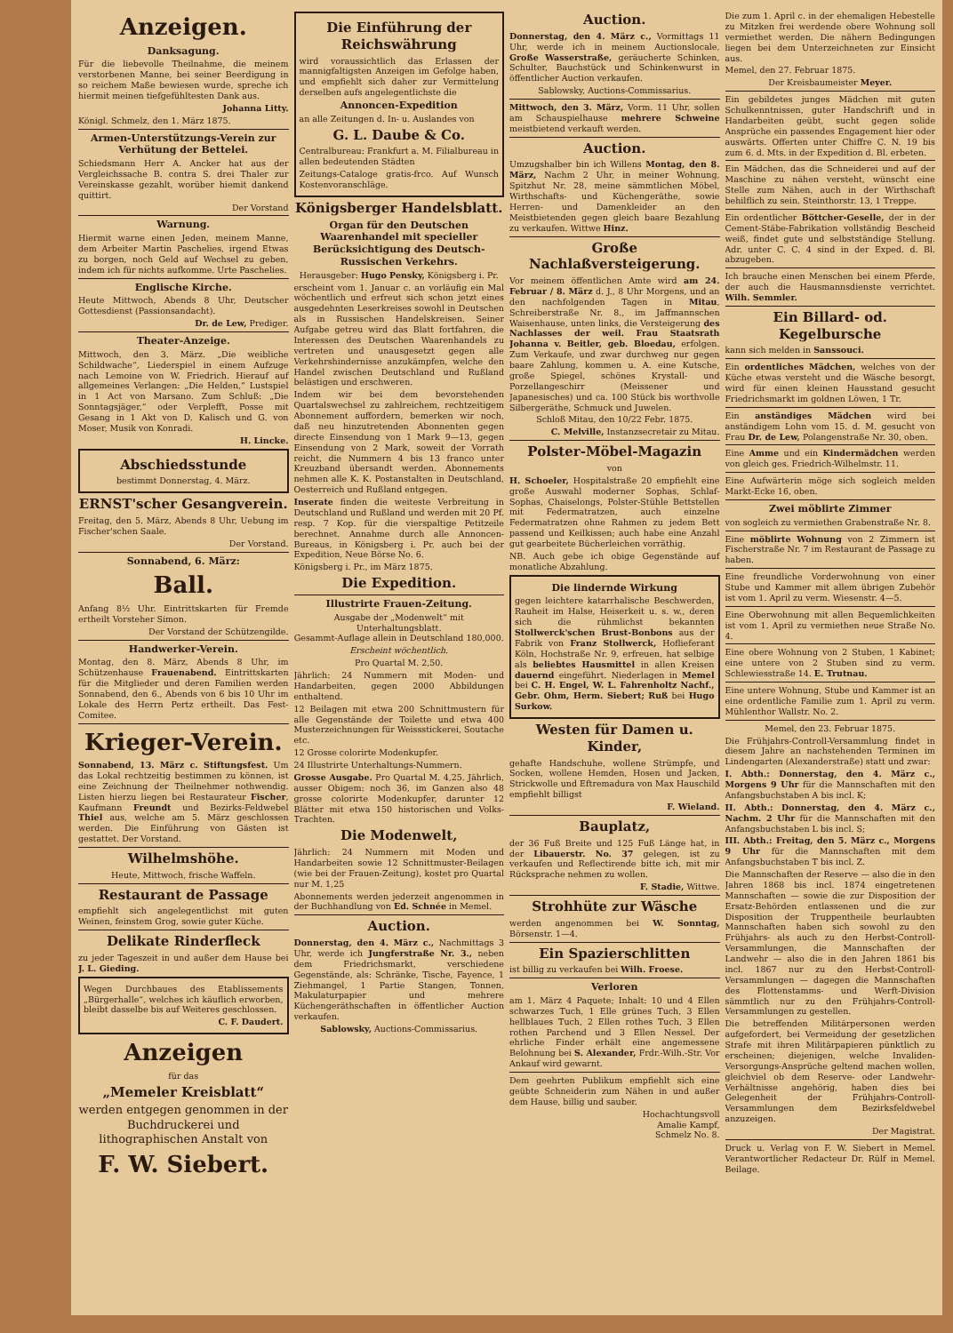Anzeigen.
Danksagung.
Für die liebevolle Theilnahme, die meinem verstorbenen Manne, bei seiner Beerdigung in so reichem Maße bewiesen wurde, spreche ich hiermit meinen tiefgefühltesten Dank aus.
Johanna Litty.
Königl. Schmelz, den 1. März 1875.
Armen-Unterstützungs-Verein zur Verhütung der Bettelei.
Schiedsmann Herr A. Ancker hat aus der Vergleichssache B. contra S. drei Thaler zur Vereinskasse gezahlt, worüber hiemit dankend quittirt.
Der Vorstand
Warnung.
Hiermit warne einen Jeden, meinem Manne, dem Arbeiter Martin Paschelies, irgend Etwas zu borgen, noch Geld auf Wechsel zu geben, indem ich für nichts aufkomme. Urte Paschelies.
Englische Kirche.
Heute Mittwoch, Abends 8 Uhr, Deutscher Gottesdienst (Passionsandacht).
Dr. de Lew, Prediger.
Theater-Anzeige.
Mittwoch, den 3. März. „Die weibliche Schildwache“, Liederspiel in einem Aufzuge nach Lemoine von W. Friedrich. Hierauf auf allgemeines Verlangen: „Die Helden,“ Lustspiel in 1 Act von Marsano. Zum Schluß: „Die Sonntagsjäger,“ oder Verplefft, Posse mit Gesang in 1 Akt von D. Kalisch und G. von Moser, Musik von Konradi.
H. Lincke.
Abschiedsstunde
bestimmt Donnerstag, 4. März.
ERNST'scher Gesangverein.
Freitag, den 5. März, Abends 8 Uhr, Uebung im Fischer'schen Saale.
Der Vorstand.
Sonnabend, 6. März:
Ball.
Anfang 8½ Uhr. Eintrittskarten für Fremde ertheilt Vorsteher Simon.
Der Vorstand der Schützengilde.
Handwerker-Verein.
Montag, den 8. März, Abends 8 Uhr, im Schützenhause Frauenabend. Eintrittskarten für die Mitglieder und deren Familien werden Sonnabend, den 6., Abends von 6 bis 10 Uhr im Lokale des Herrn Pertz ertheilt. Das Fest-Comitee.
Krieger-Verein.
Sonnabend, 13. März c. Stiftungsfest. Um das Lokal rechtzeitig bestimmen zu können, ist eine Zeichnung der Theilnehmer nothwendig. Listen hierzu liegen bei Restaurateur Fischer, Kaufmann Freundt und Bezirks-Feldwebel Thiel aus, welche am 5. März geschlossen werden. Die Einführung von Gästen ist gestattet. Der Vorstand.
Wilhelmshöhe.
Heute, Mittwoch, frische Waffeln.
Restaurant de Passage
empfiehlt sich angelegentlichst mit guten Weinen, feinstem Grog, sowie guter Küche.
Delikate Rinderfleck
zu jeder Tageszeit in und außer dem Hause bei J. L. Gieding.
Wegen Durchbaues des Etablissements „Bürgerhalle“, welches ich käuflich erworben, bleibt dasselbe bis auf Weiteres geschlossen.
C. F. Daudert.
Anzeigen
für das
„Memeler Kreisblatt“
werden entgegen genommen in der Buchdruckerei und lithographischen Anstalt von
F. W. Siebert.
Die Einführung der Reichswährung
wird voraussichtlich das Erlassen der mannigfaltigsten Anzeigen im Gefolge haben, und empfiehlt sich daher zur Vermittelung derselben aufs angelegentlichste die
Annoncen-Expedition
an alle Zeitungen d. In- u. Auslandes von
G. L. Daube & Co.
Centralbureau: Frankfurt a. M. Filialbureau in allen bedeutenden Städten
Zeitungs-Cataloge gratis-frco. Auf Wunsch Kostenvoranschläge.
Königsberger Handelsblatt.
Organ für den Deutschen Waarenhandel mit specieller Berücksichtigung des Deutsch-Russischen Verkehrs.
Herausgeber: Hugo Pensky, Königsberg i. Pr.
erscheint vom 1. Januar c. an vorläufig ein Mal wöchentlich und erfreut sich schon jetzt eines ausgedehnten Leserkreises sowohl in Deutschen als in Russischen Handelskreisen. Seiner Aufgabe getreu wird das Blatt fortfahren, die Interessen des Deutschen Waarenhandels zu vertreten und unausgesetzt gegen alle Verkehrshindernisse anzukämpfen, welche den Handel zwischen Deutschland und Rußland belästigen und erschweren.
Indem wir bei dem bevorstehenden Quartalswechsel zu zahlreichem, rechtzeitigem Abonnement auffordern, bemerken wir noch, daß neu hinzutretenden Abonnenten gegen directe Einsendung von 1 Mark 9—13, gegen Einsendung von 2 Mark, soweit der Vorrath reicht, die Nummern 4 bis 13 franco unter Kreuzband übersandt werden. Abonnements nehmen alle K. K. Postanstalten in Deutschland, Oesterreich und Rußland entgegen.
Inserate finden die weiteste Verbreitung in Deutschland und Rußland und werden mit 20 Pf. resp. 7 Kop. für die vierspaltige Petitzeile berechnet. Annahme durch alle Annoncen-Bureaus, in Königsberg i. Pr. auch bei der Expedition, Neue Börse No. 6.
Königsberg i. Pr., im März 1875.
Die Expedition.
Illustrirte Frauen-Zeitung.
Ausgabe der „Modenwelt“ mit Unterhaltungsblatt.
Gesammt-Auflage allein in Deutschland 180,000.
Erscheint wöchentlich.
Pro Quartal M. 2,50.
Jährlich: 24 Nummern mit Moden- und Handarbeiten, gegen 2000 Abbildungen enthaltend.
12 Beilagen mit etwa 200 Schnittmustern für alle Gegenstände der Toilette und etwa 400 Musterzeichnungen für Weissstickerei, Soutache etc.
12 Grosse colorirte Modenkupfer.
24 Illustrirte Unterhaltungs-Nummern.
Grosse Ausgabe. Pro Quartal M. 4,25. Jährlich, ausser Obigem: noch 36, im Ganzen also 48 grosse colorirte Modenkupfer, darunter 12 Blätter mit etwa 150 historischen und Volks-Trachten.
Die Modenwelt,
Jährlich: 24 Nummern mit Moden und Handarbeiten sowie 12 Schnittmuster-Beilagen (wie bei der Frauen-Zeitung), kostet pro Quartal nur M. 1,25
Abonnements werden jederzeit angenommen in der Buchhandlung von Ed. Schnée in Memel.
Auction.
Donnerstag, den 4. März c., Nachmittags 3 Uhr, werde ich Jungferstraße Nr. 3., neben dem Friedrichsmarkt, verschiedene Gegenstände, als: Schränke, Tische, Fayence, 1 Ziehmangel, 1 Partie Stangen, Tonnen, Makulaturpapier und mehrere Küchengeräthschaften in öffentlicher Auction verkaufen.
Sablowsky, Auctions-Commissarius.
Auction.
Donnerstag, den 4. März c., Vormittags 11 Uhr, werde ich in meinem Auctionslocale, Große Wasserstraße, geräucherte Schinken, Schulter, Bauchstück und Schinkenwurst in öffentlicher Auction verkaufen.
Sablowsky, Auctions-Commissarius.
Mittwoch, den 3. März, Vorm. 11 Uhr, sollen am Schauspielhause mehrere Schweine meistbietend verkauft werden.
Auction.
Umzugshalber bin ich Willens Montag, den 8. März, Nachm 2 Uhr, in meiner Wohnung, Spitzhut Nr. 28, meine sämmtlichen Möbel, Wirthschafts- und Küchengeräthe, sowie Herren- und Damenkleider an den Meistbietenden gegen gleich baare Bezahlung zu verkaufen. Wittwe Hinz.
Große Nachlaßversteigerung.
Vor meinem öffentlichen Amte wird am 24. Februar / 8. März d. J., 8 Uhr Morgens, und an den nachfolgenden Tagen in Mitau, Schreiberstraße Nr. 8., im Jaffmannschen Waisenhause, unten links, die Versteigerung des Nachlasses der weil. Frau Staatsrath Johanna v. Beitler, geb. Bloedau, erfolgen. Zum Verkaufe, und zwar durchweg nur gegen baare Zahlung, kommen u. A. eine Kutsche, große Spiegel, schönes Krystall- und Porzellangeschirr (Meissener und Japanesisches) und ca. 100 Stück bis worthvolle Silbergeräthe, Schmuck und Juwelen.
Schloß Mitau, den 10/22 Febr. 1875.
C. Melville, Instanzsecretair zu Mitau.
Polster-Möbel-Magazin
von
H. Schoeler, Hospitalstraße 20 empfiehlt eine große Auswahl moderner Sophas, Schlaf-Sophas, Chaiselongs, Polster-Stühle Bettstellen mit Federmatratzen, auch einzelne Federmatratzen ohne Rahmen zu jedem Bett passend und Keilkissen; auch habe eine Anzahl gut gearbeitete Bücherleichen vorräthig.
NB. Auch gebe ich obige Gegenstände auf monatliche Abzahlung.
Die lindernde Wirkung
gegen leichtere katarrhalische Beschwerden, Rauheit im Halse, Heiserkeit u. s. w., deren sich die rühmlichst bekannten Stollwerck'schen Brust-Bonbons aus der Fabrik von Franz Stollwerck, Hoflieferant Köln, Hochstraße Nr. 9, erfreuen, hat selbige als beliebtes Hausmittel in allen Kreisen dauernd eingeführt. Niederlagen in Memel bei C. H. Engel, W. L. Fahrenholtz Nachf., Gebr. Ohm, Herm. Siebert; Ruß bei Hugo Surkow.
Westen für Damen u. Kinder,
gehafte Handschuhe, wollene Strümpfe, und Socken, wollene Hemden, Hosen und Jacken, Strickwolle und Eftremadura von Max Hauschild empfiehlt billigst
F. Wieland.
Bauplatz,
der 36 Fuß Breite und 125 Fuß Länge hat, in der Libauerstr. No. 37 gelegen, ist zu verkaufen und Reflectirende bitte ich, mit mir Rücksprache nehmen zu wollen.
F. Stadie, Wittwe.
Strohhüte zur Wäsche
werden angenommen bei W. Sonntag, Börsenstr. 1—4.
Ein Spazierschlitten
ist billig zu verkaufen bei Wilh. Froese.
Verloren
am 1. März 4 Paquete; Inhalt: 10 und 4 Ellen schwarzes Tuch, 1 Elle grünes Tuch, 3 Ellen hellblaues Tuch, 2 Ellen rothes Tuch, 3 Ellen rothen Parchend und 3 Ellen Nessel. Der ehrliche Finder erhält eine angemessene Belohnung bei S. Alexander, Frdr.-Wilh.-Str. Vor Ankauf wird gewarnt.
Dem geehrten Publikum empfiehlt sich eine geübte Schneiderin zum Nähen in und außer dem Hause, billig und sauber.
Hochachtungsvoll
Amalie Kampf,
Schmelz No. 8.
Die zum 1. April c. in der ehemaligen Hebestelle zu Mitzken frei werdende obere Wohnung soll vermiethet werden. Die nähern Bedingungen liegen bei dem Unterzeichneten zur Einsicht aus.
Memel, den 27. Februar 1875.
Der Kreisbaumeister Meyer.
Ein gebildetes junges Mädchen mit guten Schulkenntnissen, guter Handschrift und in Handarbeiten geübt, sucht gegen solide Ansprüche ein passendes Engagement hier oder auswärts. Offerten unter Chiffre C. N. 19 bis zum 6. d. Mts. in der Expedition d. Bl. erbeten.
Ein Mädchen, das die Schneiderei und auf der Maschine zu nähen versteht, wünscht eine Stelle zum Nähen, auch in der Wirthschaft behilflich zu sein. Steinthorstr. 13, 1 Treppe.
Ein ordentlicher Böttcher-Geselle, der in der Cement-Stäbe-Fabrikation vollständig Bescheid weiß, findet gute und selbstständige Stellung. Adr. unter C. C. 4 sind in der Exped. d. Bl. abzugeben.
Ich brauche einen Menschen bei einem Pferde, der auch die Hausmannsdienste verrichtet. Wilh. Semmler.
Ein Billard- od. Kegelbursche
kann sich melden in Sanssouci.
Ein ordentliches Mädchen, welches von der Küche etwas versteht und die Wäsche besorgt, wird für einen kleinen Hausstand gesucht Friedrichsmarkt im goldnen Löwen, 1 Tr.
Ein anständiges Mädchen wird bei anständigem Lohn vom 15. d. M. gesucht von Frau Dr. de Lew, Polangenstraße Nr. 30, oben.
Eine Amme und ein Kindermädchen werden von gleich ges. Friedrich-Wilhelmstr. 11.
Eine Aufwärterin möge sich sogleich melden Markt-Ecke 16, oben.
Zwei möblirte Zimmer
von sogleich zu vermiethen Grabenstraße Nr. 8.
Eine möblirte Wohnung von 2 Zimmern ist Fischerstraße Nr. 7 im Restaurant de Passage zu haben.
Eine freundliche Vorderwohnung von einer Stube und Kammer mit allem übrigen Zubehör ist vom 1. April zu verm. Wiesenstr. 4—5.
Eine Oberwohnung mit allen Bequemlichkeiten ist vom 1. April zu vermiethen neue Straße No. 4.
Eine obere Wohnung von 2 Stuben, 1 Kabinet; eine untere von 2 Stuben sind zu verm. Schlewiesstraße 14. E. Trutnau.
Eine untere Wohnung, Stube und Kammer ist an eine ordentliche Familie zum 1. April zu verm. Mühlenthor Wallstr. No. 2.
Memel, den 23. Februar 1875.
Die Frühjahrs-Controll-Versammlung findet in diesem Jahre an nachstehenden Terminen im Lindengarten (Alexanderstraße) statt und zwar:
I. Abth.: Donnerstag, den 4. März c., Morgens 9 Uhr für die Mannschaften mit den Anfangsbuchstaben A bis incl. K;
II. Abth.: Donnerstag, den 4. März c., Nachm. 2 Uhr für die Mannschaften mit den Anfangsbuchstaben L bis incl. S;
III. Abth.: Freitag, den 5. März c., Morgens 9 Uhr für die Mannschaften mit dem Anfangsbuchstaben T bis incl. Z.
Die Mannschaften der Reserve — also die in den Jahren 1868 bis incl. 1874 eingetretenen Mannschaften — sowie die zur Disposition der Ersatz-Behörden entlassenen und die zur Disposition der Truppentheile beurlaubten Mannschaften haben sich sowohl zu den Frühjahrs- als auch zu den Herbst-Controll-Versammlungen, die Mannschaften der Landwehr — also die in den Jahren 1861 bis incl. 1867 nur zu den Herbst-Controll-Versammlungen — dagegen die Mannschaften des Flottenstamms- und Werft-Division sämmtlich nur zu den Frühjahrs-Controll-Versammlungen zu gestellen.
Die betreffenden Militärpersonen werden aufgefordert, bei Vermeidung der gesetzlichen Strafe mit ihren Militärpapieren pünktlich zu erscheinen; diejenigen, welche Invaliden-Versorgungs-Ansprüche geltend machen wollen, gleichviel ob dem Reserve- oder Landwehr-Verhältnisse angehörig, haben dies bei Gelegenheit der Frühjahrs-Controll-Versammlungen dem Bezirksfeldwebel anzuzeigen.
Der Magistrat.
Druck u. Verlag von F. W. Siebert in Memel. Verantwortlicher Redacteur Dr. Rülf in Memel. Beilage.